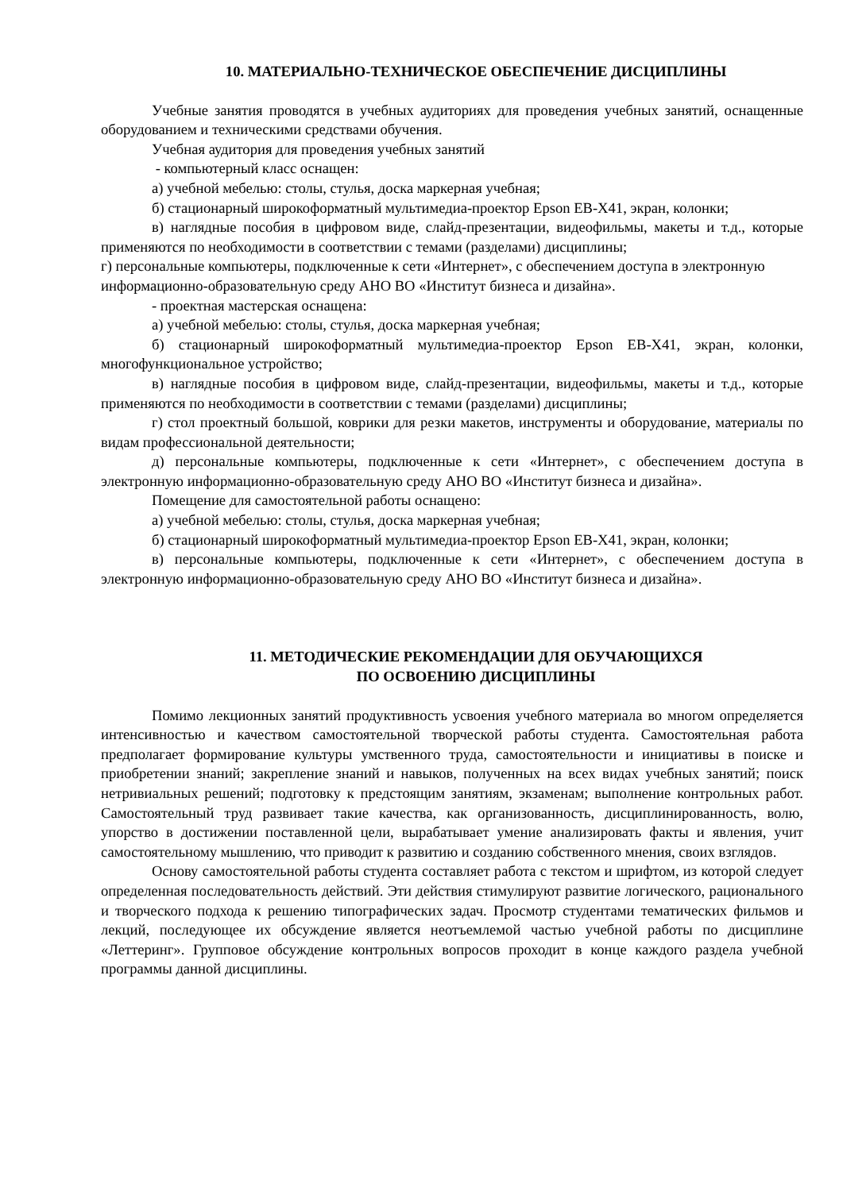10. МАТЕРИАЛЬНО-ТЕХНИЧЕСКОЕ ОБЕСПЕЧЕНИЕ ДИСЦИПЛИНЫ
Учебные занятия проводятся в учебных аудиториях для проведения учебных занятий, оснащенные оборудованием и техническими средствами обучения.
Учебная аудитория для проведения учебных занятий
- компьютерный класс оснащен:
а) учебной мебелью: столы, стулья, доска маркерная учебная;
б) стационарный широкоформатный мультимедиа-проектор Epson EB-X41, экран, колонки;
в) наглядные пособия в цифровом виде, слайд-презентации, видеофильмы, макеты и т.д., которые применяются по необходимости в соответствии с темами (разделами) дисциплины;
г) персональные компьютеры, подключенные к сети «Интернет», с обеспечением доступа в электронную информационно-образовательную среду АНО ВО «Институт бизнеса и дизайна».
- проектная мастерская оснащена:
а) учебной мебелью: столы, стулья, доска маркерная учебная;
б) стационарный широкоформатный мультимедиа-проектор Epson EB-X41, экран, колонки, многофункциональное устройство;
в) наглядные пособия в цифровом виде, слайд-презентации, видеофильмы, макеты и т.д., которые применяются по необходимости в соответствии с темами (разделами) дисциплины;
г) стол проектный большой, коврики для резки макетов, инструменты и оборудование, материалы по видам профессиональной деятельности;
д) персональные компьютеры, подключенные к сети «Интернет», с обеспечением доступа в электронную информационно-образовательную среду АНО ВО «Институт бизнеса и дизайна».
Помещение для самостоятельной работы оснащено:
а) учебной мебелью: столы, стулья, доска маркерная учебная;
б) стационарный широкоформатный мультимедиа-проектор Epson EB-X41, экран, колонки;
в) персональные компьютеры, подключенные к сети «Интернет», с обеспечением доступа в электронную информационно-образовательную среду АНО ВО «Институт бизнеса и дизайна».
11. МЕТОДИЧЕСКИЕ РЕКОМЕНДАЦИИ ДЛЯ ОБУЧАЮЩИХСЯ
ПО ОСВОЕНИЮ ДИСЦИПЛИНЫ
Помимо лекционных занятий продуктивность усвоения учебного материала во многом определяется интенсивностью и качеством самостоятельной творческой работы студента. Самостоятельная работа предполагает формирование культуры умственного труда, самостоятельности и инициативы в поиске и приобретении знаний; закрепление знаний и навыков, полученных на всех видах учебных занятий; поиск нетривиальных решений; подготовку к предстоящим занятиям, экзаменам; выполнение контрольных работ. Самостоятельный труд развивает такие качества, как организованность, дисциплинированность, волю, упорство в достижении поставленной цели, вырабатывает умение анализировать факты и явления, учит самостоятельному мышлению, что приводит к развитию и созданию собственного мнения, своих взглядов.
Основу самостоятельной работы студента составляет работа с текстом и шрифтом, из которой следует определенная последовательность действий. Эти действия стимулируют развитие логического, рационального и творческого подхода к решению типографических задач. Просмотр студентами тематических фильмов и лекций, последующее их обсуждение является неотъемлемой частью учебной работы по дисциплине «Леттеринг». Групповое обсуждение контрольных вопросов проходит в конце каждого раздела учебной программы данной дисциплины.